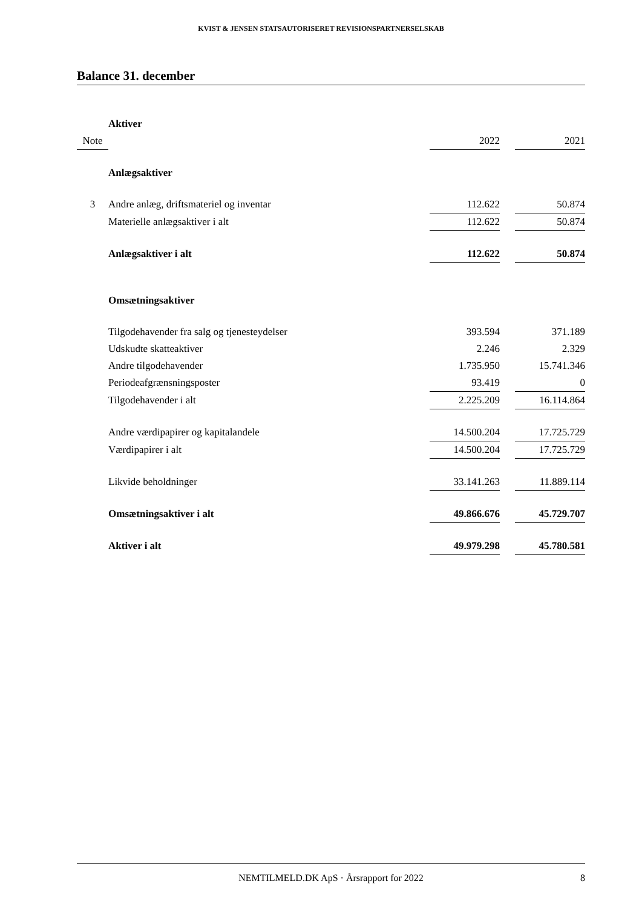KVIST & JENSEN STATSAUTORISERET REVISIONSPARTNERSELSKAB
Balance 31. december
| | Aktiver | | | |
| Note | | 2022 | | 2021 |
| | Anlægsaktiver | | | |
| 3 | Andre anlæg, driftsmateriel og inventar | 112.622 | | 50.874 |
| | Materielle anlægsaktiver i alt | 112.622 | | 50.874 |
| | Anlægsaktiver i alt | 112.622 | | 50.874 |
| | Omsætningsaktiver | | | |
| | Tilgodehavender fra salg og tjenesteydelser | 393.594 | | 371.189 |
| | Udskudte skatteaktiver | 2.246 | | 2.329 |
| | Andre tilgodehavender | 1.735.950 | | 15.741.346 |
| | Periodeafgrænsningsposter | 93.419 | | 0 |
| | Tilgodehavender i alt | 2.225.209 | | 16.114.864 |
| | Andre værdipapirer og kapitalandele | 14.500.204 | | 17.725.729 |
| | Værdipapirer i alt | 14.500.204 | | 17.725.729 |
| | Likvide beholdninger | 33.141.263 | | 11.889.114 |
| | Omsætningsaktiver i alt | 49.866.676 | | 45.729.707 |
| | Aktiver i alt | 49.979.298 | | 45.780.581 |
NEMTILMELD.DK ApS · Årsrapport for 2022 8